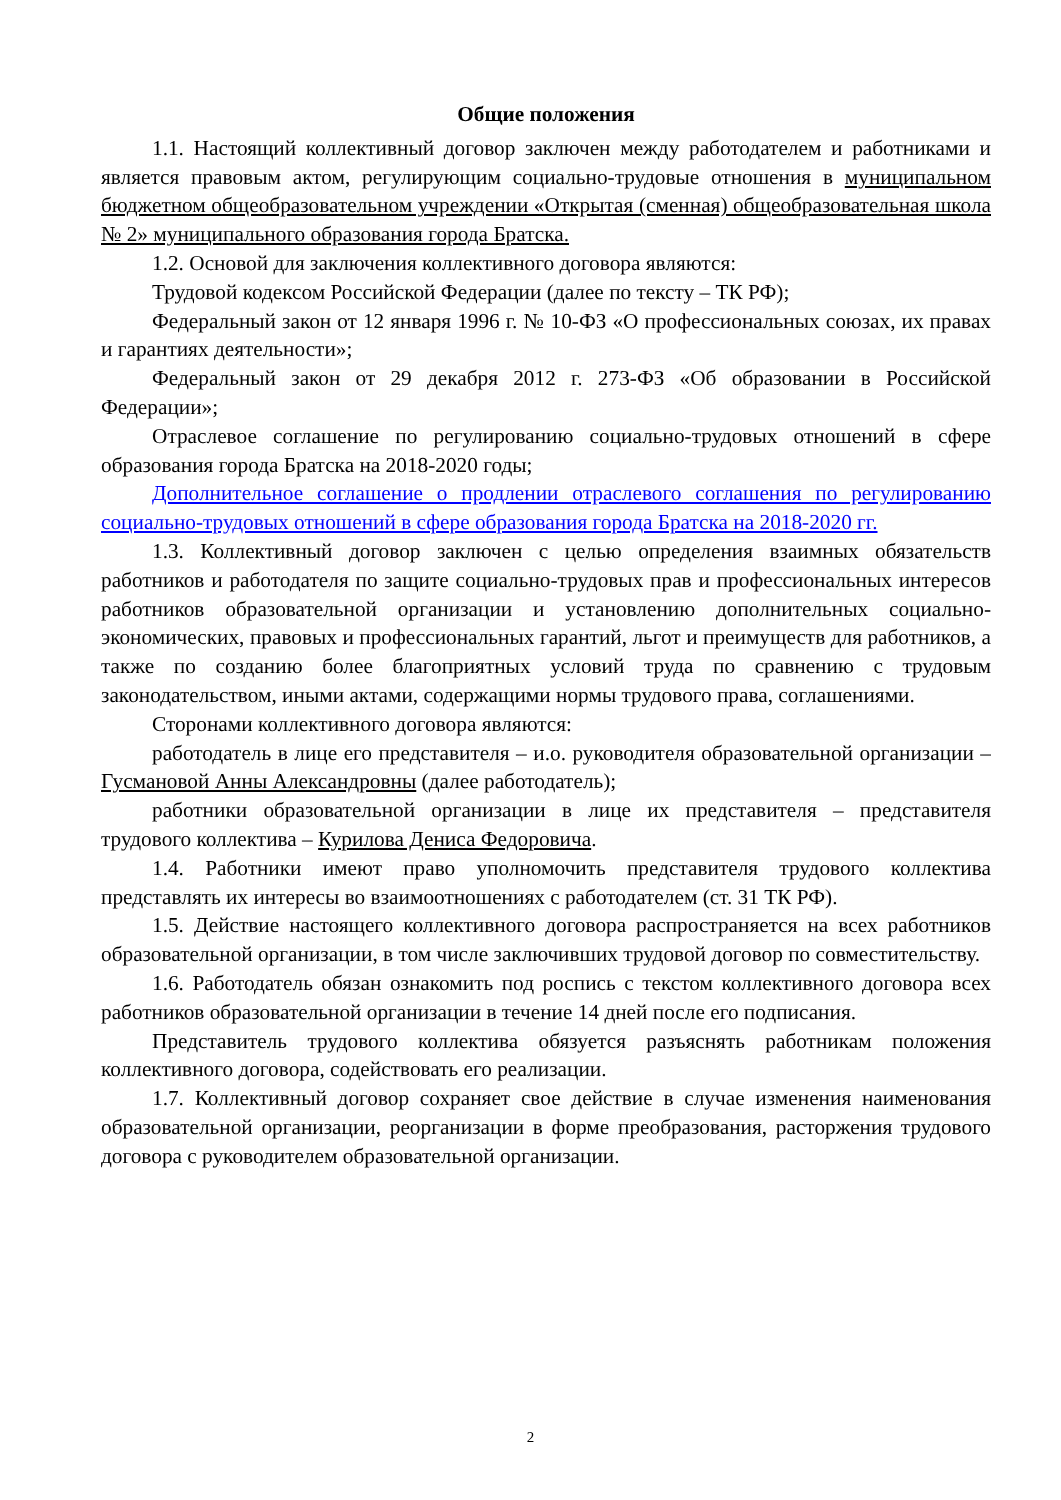Общие положения
1.1. Настоящий коллективный договор заключен между работодателем и работниками и является правовым актом, регулирующим социально-трудовые отношения в муниципальном бюджетном общеобразовательном учреждении «Открытая (сменная) общеобразовательная школа № 2» муниципального образования города Братска.
1.2. Основой для заключения коллективного договора являются:
Трудовой кодексом Российской Федерации (далее по тексту – ТК РФ);
Федеральный закон от 12 января 1996 г. № 10-ФЗ «О профессиональных союзах, их правах и гарантиях деятельности»;
Федеральный закон от 29 декабря 2012 г. 273-ФЗ «Об образовании в Российской Федерации»;
Отраслевое соглашение по регулированию социально-трудовых отношений в сфере образования города Братска на 2018-2020 годы;
Дополнительное соглашение о продлении отраслевого соглашения по регулированию социально-трудовых отношений в сфере образования города Братска на 2018-2020 гг.
1.3. Коллективный договор заключен с целью определения взаимных обязательств работников и работодателя по защите социально-трудовых прав и профессиональных интересов работников образовательной организации и установлению дополнительных социально-экономических, правовых и профессиональных гарантий, льгот и преимуществ для работников, а также по созданию более благоприятных условий труда по сравнению с трудовым законодательством, иными актами, содержащими нормы трудового права, соглашениями.
Сторонами коллективного договора являются:
работодатель в лице его представителя – и.о. руководителя образовательной организации – Гусмановой Анны Александровны (далее работодатель);
работники образовательной организации в лице их представителя – представителя трудового коллектива – Курилова Дениса Федоровича.
1.4. Работники имеют право уполномочить представителя трудового коллектива представлять их интересы во взаимоотношениях с работодателем (ст. 31 ТК РФ).
1.5. Действие настоящего коллективного договора распространяется на всех работников образовательной организации, в том числе заключивших трудовой договор по совместительству.
1.6. Работодатель обязан ознакомить под роспись с текстом коллективного договора всех работников образовательной организации в течение 14 дней после его подписания.
Представитель трудового коллектива обязуется разъяснять работникам положения коллективного договора, содействовать его реализации.
1.7. Коллективный договор сохраняет свое действие в случае изменения наименования образовательной организации, реорганизации в форме преобразования, расторжения трудового договора с руководителем образовательной организации.
2